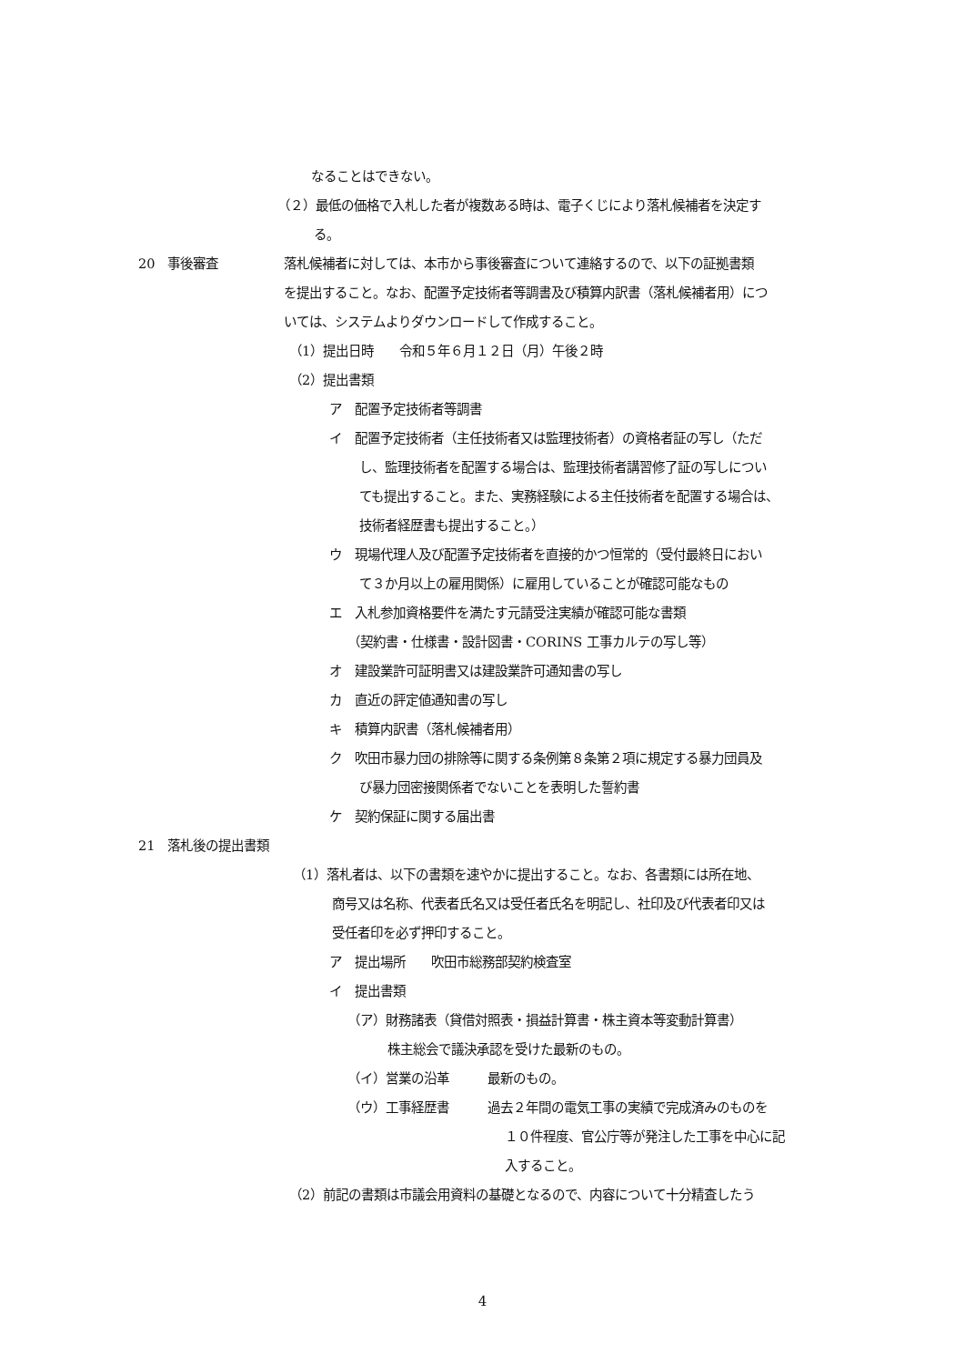なることはできない。
（２）最低の価格で入札した者が複数ある時は、電子くじにより落札候補者を決定す
る。
20　事後審査 落札候補者に対しては、本市から事後審査について連絡するので、以下の証拠書類
を提出すること。なお、配置予定技術者等調書及び積算内訳書（落札候補者用）につ
いては、システムよりダウンロードして作成すること。
（1）提出日時　　令和５年６月１２日（月）午後２時
（2）提出書類
ア　配置予定技術者等調書
イ　配置予定技術者（主任技術者又は監理技術者）の資格者証の写し（ただ
し、監理技術者を配置する場合は、監理技術者講習修了証の写しについ
ても提出すること。また、実務経験による主任技術者を配置する場合は、
技術者経歴書も提出すること。）
ウ　現場代理人及び配置予定技術者を直接的かつ恒常的（受付最終日におい
て３か月以上の雇用関係）に雇用していることが確認可能なもの
エ　入札参加資格要件を満たす元請受注実績が確認可能な書類
（契約書・仕様書・設計図書・CORINS 工事カルテの写し等）
オ　建設業許可証明書又は建設業許可通知書の写し
カ　直近の評定値通知書の写し
キ　積算内訳書（落札候補者用）
ク　吹田市暴力団の排除等に関する条例第８条第２項に規定する暴力団員及
び暴力団密接関係者でないことを表明した誓約書
ケ　契約保証に関する届出書
21　落札後の提出書類
（1）落札者は、以下の書類を速やかに提出すること。なお、各書類には所在地、
商号又は名称、代表者氏名又は受任者氏名を明記し、社印及び代表者印又は
受任者印を必ず押印すること。
ア　提出場所　　吹田市総務部契約検査室
イ　提出書類
（ア）財務諸表（貸借対照表・損益計算書・株主資本等変動計算書）
株主総会で議決承認を受けた最新のもの。
（イ）営業の沿革　　　最新のもの。
（ウ）工事経歴書　　　過去２年間の電気工事の実績で完成済みのものを
１０件程度、官公庁等が発注した工事を中心に記
入すること。
（2）前記の書類は市議会用資料の基礎となるので、内容について十分精査したう
4